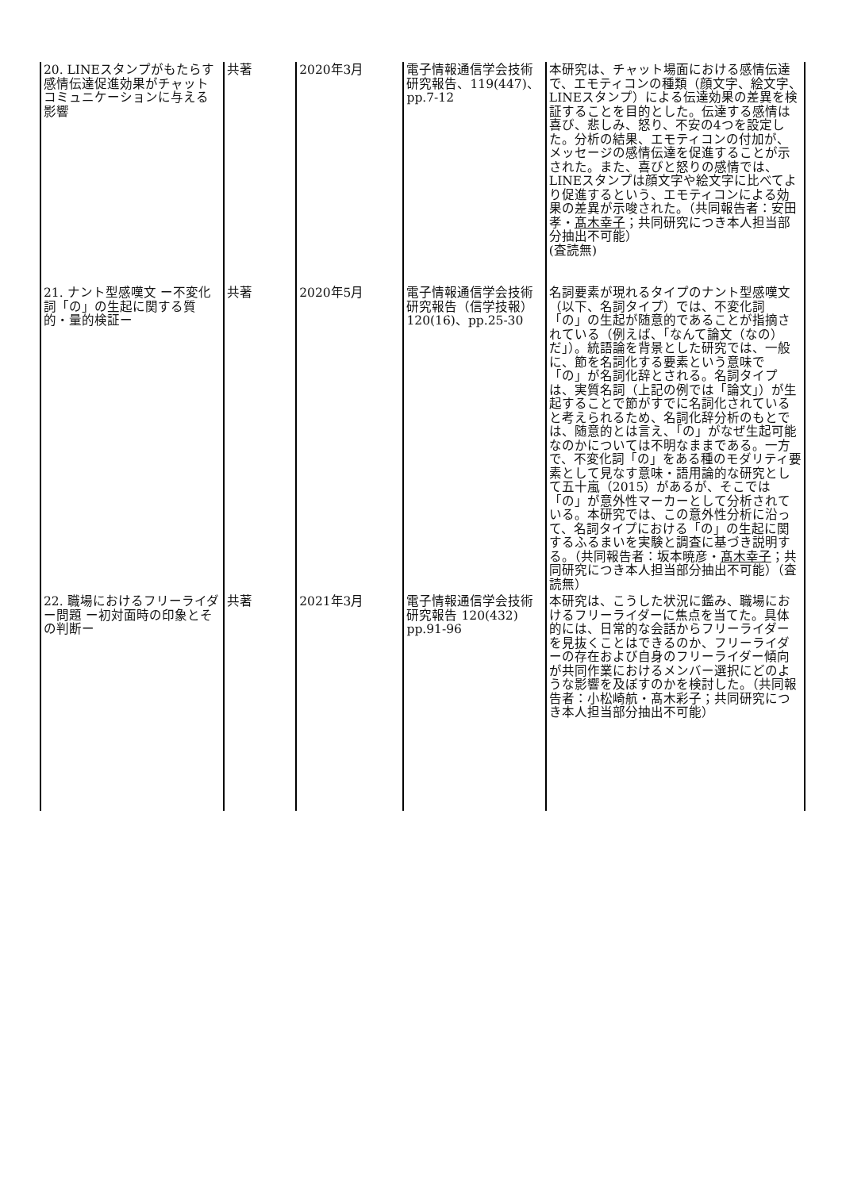| 20. LINEスタンプがもたらす感情伝達促進効果がチャットコミュニケーションに与える影響 | 共著 | 2020年3月 | 電子情報通信学会技術研究報告、119(447)、 pp.7-12 | 本研究は、チャット場面における感情伝達で、エモティコンの種類（顔文字、絵文字、LINEスタンプ）による伝達効果の差異を検証することを目的とした。伝達する感情は喜び、悲しみ、怒り、不安の4つを設定した。分析の結果、エモティコンの付加が、メッセージの感情伝達を促進することが示された。また、喜びと怒りの感情では、LINEスタンプは顔文字や絵文字に比べてより促進するという、エモティコンによる効果の差異が示唆された。（共同報告者：安田孝・ 髙木幸子 ；共同研究につき本人担当部分抽出不可能） (査読無) |
| 21. ナント型感嘆文 ー不変化詞「の」の生起に関する質的・量的検証ー | 共著 | 2020年5月 | 電子情報通信学会技術研究報告（信学技報） 120(16)、pp.25-30 | 名詞要素が現れるタイプのナント型感嘆文（以下、名詞タイプ）では、不変化詞「の」の生起が随意的であることが指摘されている（例えば、「なんて論文（なの）だ」）。統語論を背景とした研究では、一般に、節を名詞化する要素という意味で「の」が名詞化辞とされる。名詞タイプは、実質名詞（上記の例では「論文」）が生起することで節がすでに名詞化されていると考えられるため、名詞化辞分析のもとでは、随意的とは言え、「の」がなぜ生起可能なのかについては不明なままである。一方で、不変化詞「の」をある種のモダリティ要素として見なす意味・語用論的な研究として五十嵐（2015）があるが、そこでは「の」が意外性マーカーとして分析されている。本研究では、この意外性分析に沿って、名詞タイプにおける「の」の生起に関するふるまいを実験と調査に基づき説明する。（共同報告者：坂本暁彦・ 髙木幸子 ；共同研究につき本人担当部分抽出不可能）（査読無） |
| 22. 職場におけるフリーライダー問題 ー初対面時の印象とその判断ー | 共著 | 2021年3月 | 電子情報通信学会技術研究報告 120(432) pp.91-96 | 本研究は、こうした状況に鑑み、職場におけるフリーライダーに焦点を当てた。具体的には、日常的な会話からフリーライダーを見抜くことはできるのか、フリーライダーの存在および自身のフリーライダー傾向が共同作業におけるメンバー選択にどのような影響を及ぼすのかを検討した。（共同報告者：小松崎航・髙木彩子；共同研究につき本人担当部分抽出不可能） |